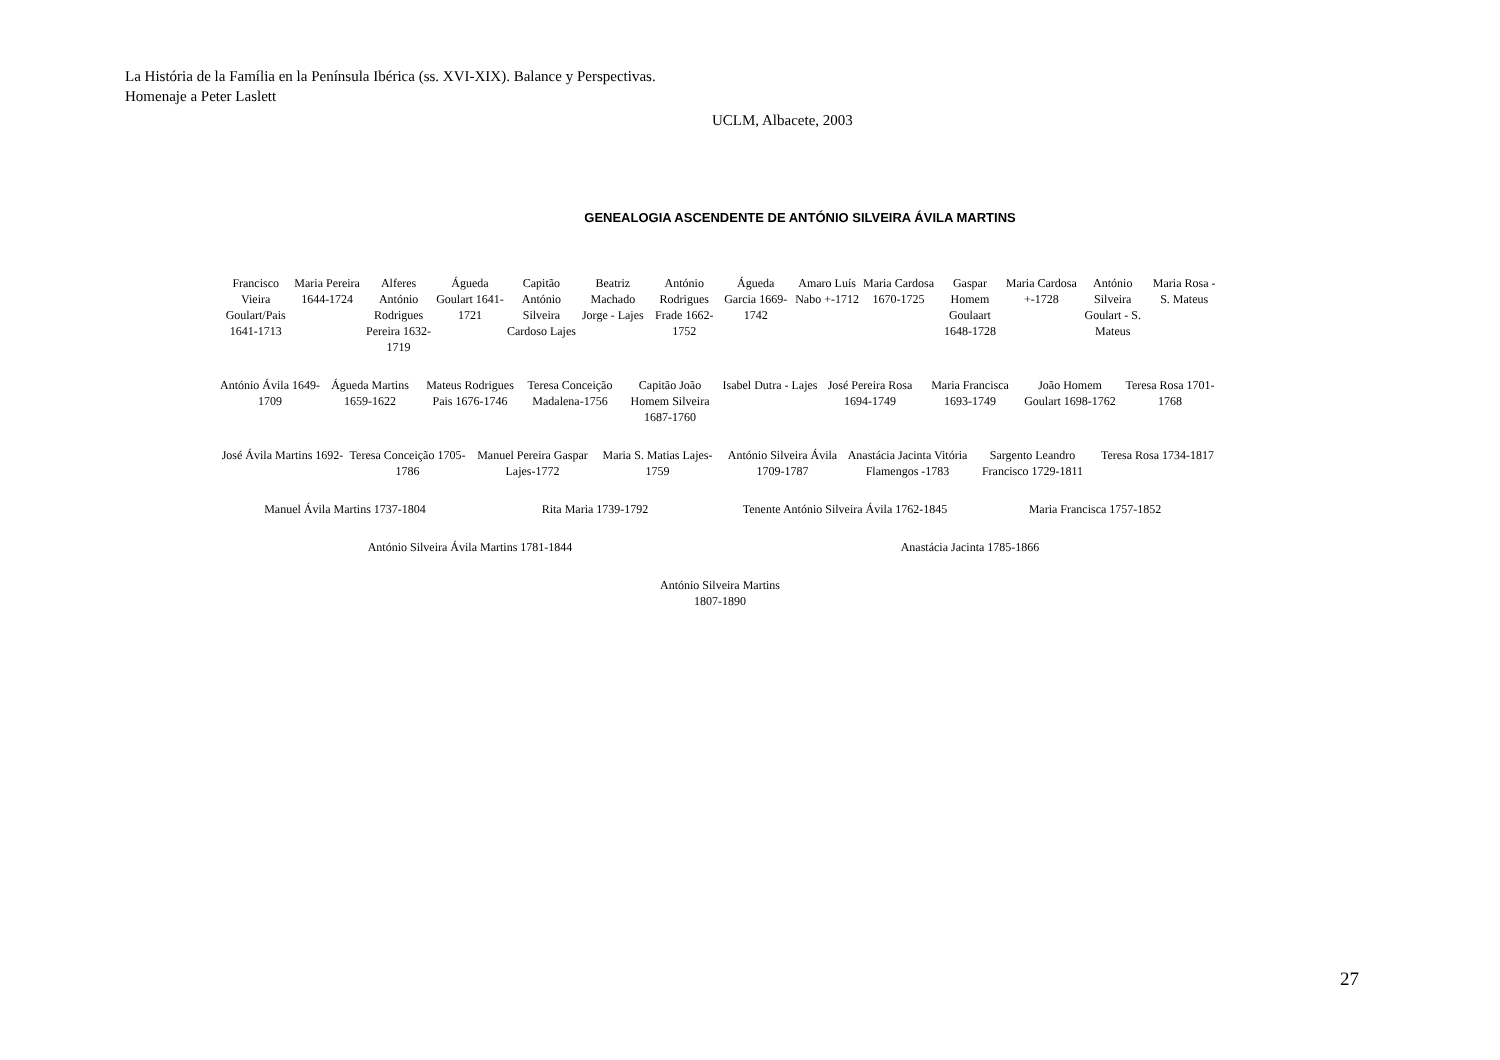La História de la Família en la Península Ibérica (ss. XVI-XIX). Balance y Perspectivas.
Homenaje a Peter Laslett
UCLM, Albacete, 2003
GENEALOGIA ASCENDENTE DE ANTÓNIO SILVEIRA ÁVILA MARTINS
Francisco Vieira Goulart/Pais 1641-1713
Maria Pereira 1644-1724 Alferes António Rodrigues Pereira 1632-1719
Águeda Goulart 1641-1721 Capitão António Silveira Cardoso Lajes
Beatriz Machado Jorge - Lajes António Rodrigues Frade 1662-1752
Águeda Garcia 1669-1742 Amaro Luís Nabo +-1712 Maria Cardosa 1670-1725 Gaspar Homem Goulaart 1648-1728
Maria Cardosa +-1728 António Silveira Goulart - S. Mateus
Maria Rosa - S. Mateus
António Ávila 1649-1709 Águeda Martins 1659-1622 Mateus Rodrigues Pais 1676-1746
Teresa Conceição Madalena-1756 Capitão João Homem Silveira 1687-1760
Isabel Dutra - Lajes José Pereira Rosa 1694-1749 Maria Francisca 1693-1749 João Homem Goulart 1698-1762 Teresa Rosa 1701-1768
José Ávila Martins 1692- Teresa Conceição 1705-1786 Manuel Pereira Gaspar Lajes-1772
Maria S. Matias Lajes-1759 António Silveira Ávila 1709-1787
Anastácia Jacinta Vitória Flamengos -1783
Sargento Leandro Francisco 1729-1811
Teresa Rosa 1734-1817
Manuel Ávila Martins 1737-1804 Rita Maria 1739-1792 Tenente António Silveira Ávila 1762-1845
Maria Francisca 1757-1852
António Silveira Ávila Martins 1781-1844
Anastácia Jacinta 1785-1866
António Silveira Martins
1807-1890
27